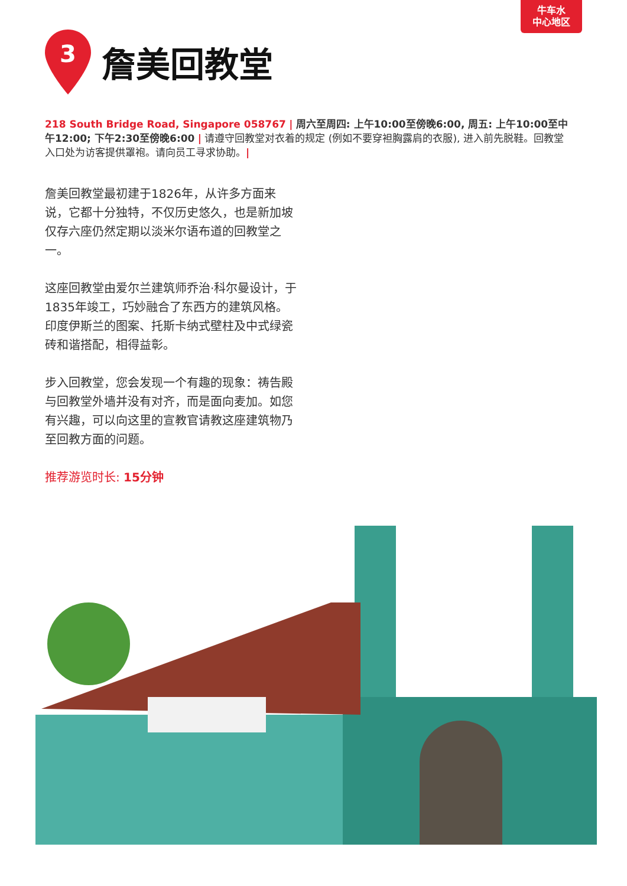牛车水
中心地区
3
詹美回教堂
218 South Bridge Road, Singapore 058767 | 周六至周四: 上午10:00至傍晚6:00, 周五: 上午10:00至中午12:00; 下午2:30至傍晚6:00 | 请遵守回教堂对衣着的规定 (例如不要穿袒胸露肩的衣服), 进入前先脱鞋。回教堂入口处为访客提供罩袍。请向员工寻求协助。|
詹美回教堂最初建于1826年，从许多方面来说，它都十分独特，不仅历史悠久，也是新加坡仅存六座仍然定期以淡米尔语布道的回教堂之一。
这座回教堂由爱尔兰建筑师乔治·科尔曼设计，于1835年竣工，巧妙融合了东西方的建筑风格。印度伊斯兰的图案、托斯卡纳式壁柱及中式绿瓷砖和谐搭配，相得益彰。
步入回教堂，您会发现一个有趣的现象：祷告殿与回教堂外墙并没有对齐，而是面向麦加。如您有兴趣，可以向这里的宣教官请教这座建筑物乃至回教方面的问题。
推荐游览时长: 15分钟